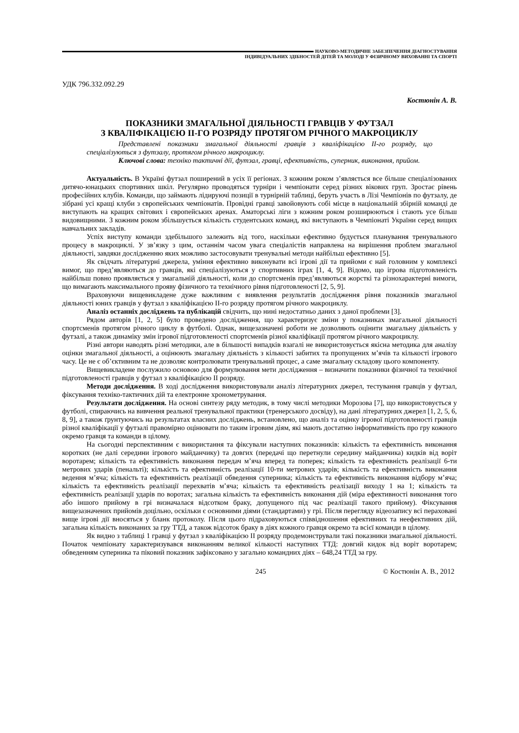НАУКОВО-МЕТОДИЧНЕ ЗАБЕЗПЕЧЕННЯ ДІАГНОСТУВАННЯ
ІНДИВІДУАЛЬНИХ ЗДІБНОСТЕЙ ДІТЕЙ ТА МОЛОДІ У ФІЗИЧНОМУ ВИХОВАННІ ТА СПОРТІ
УДК 796.332.092.29
Костюнін А. В.
ПОКАЗНИКИ ЗМАГАЛЬНОЇ ДІЯЛЬНОСТІ ГРАВЦІВ У ФУТЗАЛ
З КВАЛІФІКАЦІЄЮ ІІ-ГО РОЗРЯДУ ПРОТЯГОМ РІЧНОГО МАКРОЦИКЛУ
Представлені показники змагальної діяльності гравців з кваліфікацією ІІ-го розряду, що спеціалізуються з футзалу, протягом річного макроциклу.
Ключові слова: техніко тактичні дії, футзал, гравці, ефективність, суперник, виконання, прийом.
Актуальність. В Україні футзал поширений в усіх її регіонах. З кожним роком з’являється все більше спеціалізованих дитячо-юнацьких спортивних шкіл. Регулярно проводяться турніри і чемпіонати серед різних вікових груп. Зростає рівень професійних клубів. Команди, що займають лідируючі позиції в турнірній таблиці, беруть участь в Лізі Чемпіонів по футзалу, де зібрані усі кращі клуби з європейських чемпіонатів. Провідні гравці завойовують собі місце в національній збірній команді де виступають на кращих світових і європейських аренах. Аматорські ліги з кожним роком розширюються і стають усе більш видовищними. З кожним роком збільшується кількість студентських команд, які виступають в Чемпіонаті України серед вищих навчальних закладів.
Успіх виступу команди здебільшого залежить від того, наскільки ефективно будується планування тренувального процесу в макроциклі. У зв’язку з цим, останнім часом увага спеціалістів направлена на вирішення проблем змагальної діяльності, завдяки дослідженню яких можливо застосовувати тренувальні методи найбільш ефективно [5].
Як свідчать літературні джерела, уміння ефективно виконувати всі ігрові дії та прийоми є най головним у комплексі вимог, що пред’являються до гравців, які спеціалізуються у спортивних іграх [1, 4, 9]. Відомо, що ігрова підготовленість найбільш повно проявляється у змагальній діяльності, коли до спортсменів пред’являються жорсткі та різнохарактерні вимоги, що вимагають максимального прояву фізичного та технічного рівня підготовленості [2, 5, 9].
Враховуючи вищевикладене дуже важливим є виявлення результатів дослідження рівня показників змагальної діяльності юних гравців у футзал з кваліфікацією ІІ-го розряду протягом річного макроциклу.
Аналіз останніх досліджень та публікацій свідчить, що нині недостатньо даних з даної проблеми [3].
Рядом авторів [1, 2, 5] було проведено дослідження, що характеризує зміни у показниках змагальної діяльності спортсменів протягом річного циклу в футболі. Однак, вищезазначені роботи не дозволяють оцінити змагальну діяльність у футзалі, а також динаміку змін ігрової підготовленості спортсменів різної кваліфікації протягом річного макроциклу.
Різні автори наводять різні методики, але в більшості випадків взагалі не використовується якісна методика для аналізу оцінки змагальної діяльності, а оцінюють змагальну діяльність з кількості забитих та пропущених м’ячів та кількості ігрового часу. Це не є об’єктивним та не дозволяє контролювати тренувальний процес, а саме змагальну складову цього компоненту.
Вищевикладене послужило основою для формулювання мети дослідження – визначити показники фізичної та технічної підготовленості гравців у футзал з кваліфікацією ІІ розряду.
Методи дослідження. В ході дослідження використовували аналіз літературних джерел, тестування гравців у футзал, фіксування техніко-тактичних дій та електронне хронометрування.
Результати дослідження. На основі синтезу ряду методик, в тому числі методики Морозова [7], що використовується у футболі, спираючись на вивчення реальної тренувальної практики (тренерського досвіду), на дані літературних джерел [1, 2, 5, 6, 8, 9], а також ґрунтуючись на результатах власних досліджень, встановлено, що аналіз та оцінку ігрової підготовленості гравців різної кваліфікації у футзалі правомірно оцінювати по таким ігровим діям, які мають достатню інформативність про гру кожного окремо гравця та команди в цілому.
На сьогодні перспективним є використання та фіксували наступних показників: кількість та ефективність виконання коротких (не далі середини ігрового майданчику) та довгих (передачі що перетнули середину майданчика) кидків від воріт воротарем; кількість та ефективність виконання передач м’яча вперед та поперек; кількість та ефективність реалізації 6-ти метрових ударів (пенальті); кількість та ефективність реалізації 10-ти метрових ударів; кількість та ефективність виконання ведення м’яча; кількість та ефективність реалізації обведення суперника; кількість та ефективність виконання відбору м’яча; кількість та ефективність реалізації перехватів м’яча; кількість та ефективність реалізації виходу 1 на 1; кількість та ефективність реалізації ударів по воротах; загальна кількість та ефективність виконання дій (міра ефективності виконання того або іншого прийому в грі визначалася відсотком браку, допущеного під час реалізації такого прийому). Фіксування вищезазначених прийомів доцільно, оскільки є основними діями (стандартами) у грі. Після перегляду відеозапису всі пераховані вище ігрові дії вносяться у бланк протоколу. Після цього підраховуються співвідношення ефективних та неефективних дій, загальна кількість виконаних за гру ТТД, а також відсоток браку в діях кожного гравця окремо та всієї команди в цілому.
Як видно з таблиці 1 гравці у футзал з кваліфікацією ІІ розряду продемонстрували такі показники змагальної діяльності. Початок чемпіонату характеризувався виконанням великої кількості наступних ТТД: довгий кидок від воріт воротарем; обведенням суперника та піковий показник зафіксовано у загально командних діях – 648,24 ТТД за гру.
245 © Костюнін А. В., 2012